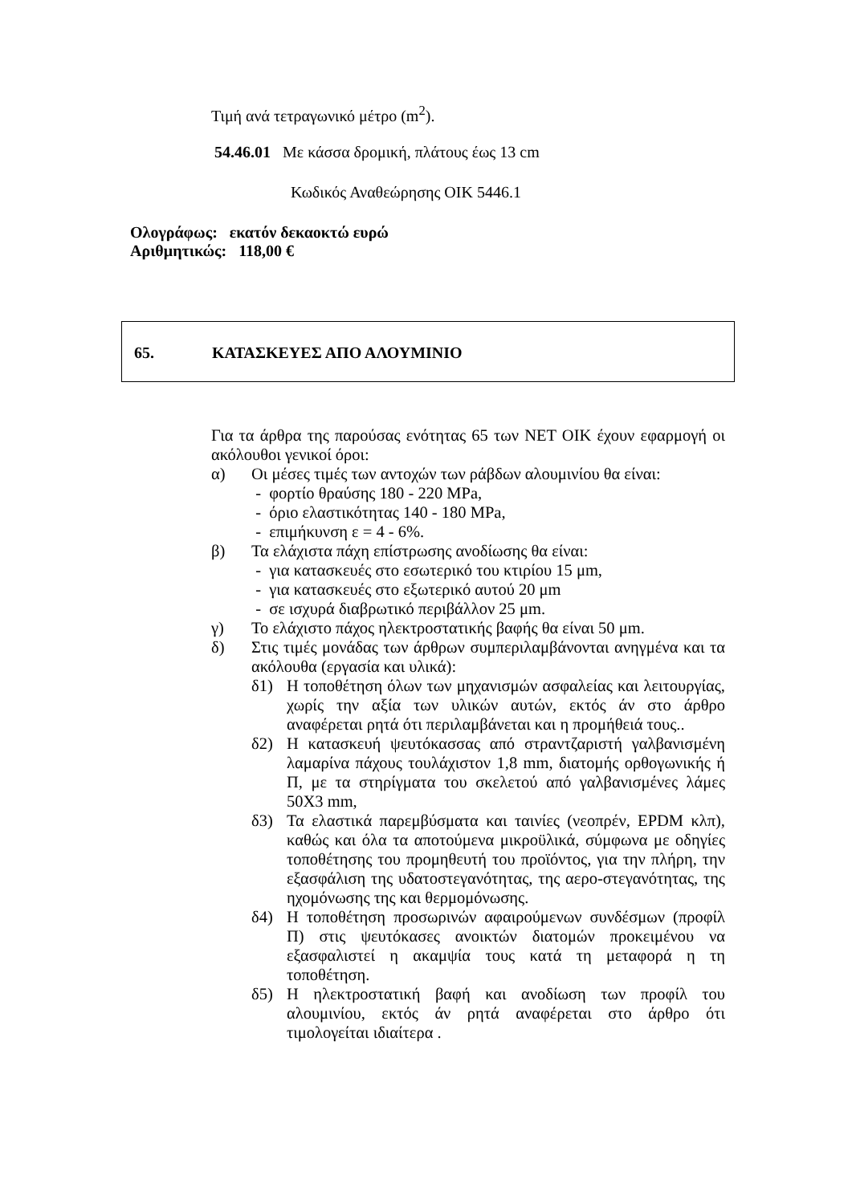Τιμή ανά τετραγωνικό μέτρο (m<sup>2</sup>).
54.46.01 Με κάσσα δρομική, πλάτους έως 13 cm
Κωδικός Αναθεώρησης ΟΙΚ 5446.1
Ολογράφως: εκατόν δεκαοκτώ ευρώ
Αριθμητικώς: 118,00 €
65. ΚΑΤΑΣΚΕΥΕΣ ΑΠΟ ΑΛΟΥΜΙΝΙΟ
Για τα άρθρα της παρούσας ενότητας 65 των ΝΕΤ ΟΙΚ έχουν εφαρμογή οι ακόλουθοι γενικοί όροι:
α) Οι μέσες τιμές των αντοχών των ράβδων αλουμινίου θα είναι:
- φορτίο θραύσης 180 - 220 MPa,
- όριο ελαστικότητας 140 - 180 MPa,
- επιμήκυνση ε = 4 - 6%.
β) Τα ελάχιστα πάχη επίστρωσης ανοδίωσης θα είναι:
- για κατασκευές στο εσωτερικό του κτιρίου 15 μm,
- για κατασκευές στο εξωτερικό αυτού 20 μm
- σε ισχυρά διαβρωτικό περιβάλλον 25 μm.
γ) Το ελάχιστο πάχος ηλεκτροστατικής βαφής θα είναι 50 μm.
δ) Στις τιμές μονάδας των άρθρων συμπεριλαμβάνονται ανηγμένα και τα ακόλουθα (εργασία και υλικά):
δ1) Η τοποθέτηση όλων των μηχανισμών ασφαλείας και λειτουργίας, χωρίς την αξία των υλικών αυτών, εκτός άν στο άρθρο αναφέρεται ρητά ότι περιλαμβάνεται και η προμήθειά τους..
δ2) Η κατασκευή ψευτόκασσας από στραντζαριστή γαλβανισμένη λαμαρίνα πάχους τουλάχιστον 1,8 mm, διατομής ορθογωνικής ή Π, με τα στηρίγματα του σκελετού από γαλβανισμένες λάμες 50Χ3 mm,
δ3) Τα ελαστικά παρεμβύσματα και ταινίες (νεοπρέν, EPDM κλπ), καθώς και όλα τα αποτούμενα μικροϋλικά, σύμφωνα με οδηγίες τοποθέτησης του προμηθευτή του προϊόντος, για την πλήρη, την εξασφάλιση της υδατοστεγανότητας, της αερο-στεγανότητας, της ηχομόνωσης της και θερμομόνωσης.
δ4) Η τοποθέτηση προσωρινών αφαιρούμενων συνδέσμων (προφίλ Π) στις ψευτόκασες ανοικτών διατομών προκειμένου να εξασφαλιστεί η ακαμψία τους κατά τη μεταφορά η τη τοποθέτηση.
δ5) Η ηλεκτροστατική βαφή και ανοδίωση των προφίλ του αλουμινίου, εκτός άν ρητά αναφέρεται στο άρθρο ότι τιμολογείται ιδιαίτερα .